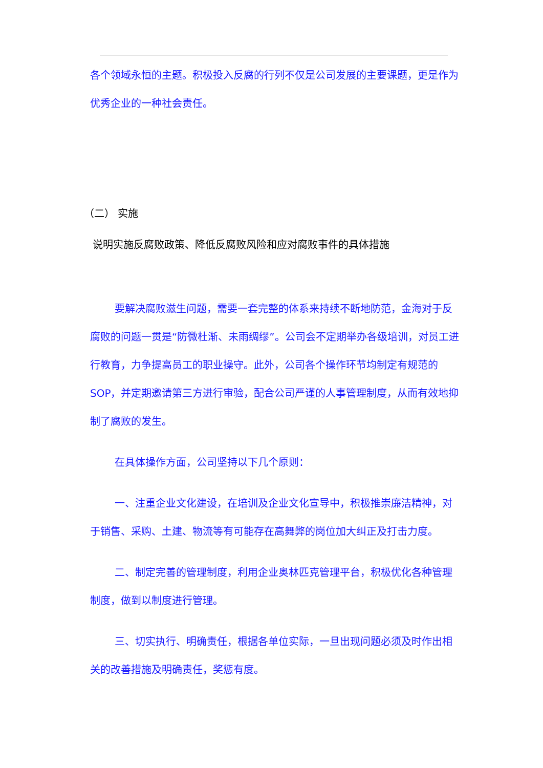各个领域永恒的主题。积极投入反腐的行列不仅是公司发展的主要课题，更是作为优秀企业的一种社会责任。
（二） 实施
说明实施反腐败政策、降低反腐败风险和应对腐败事件的具体措施
要解决腐败滋生问题，需要一套完整的体系来持续不断地防范，金海对于反腐败的问题一贯是“防微杜渐、未雨绸缪”。公司会不定期举办各级培训，对员工进行教育，力争提高员工的职业操守。此外，公司各个操作环节均制定有规范的 SOP，并定期邀请第三方进行审验，配合公司严谨的人事管理制度，从而有效地抑制了腐败的发生。
在具体操作方面，公司坚持以下几个原则：
一、注重企业文化建设，在培训及企业文化宣导中，积极推崇廉洁精神，对于销售、采购、土建、物流等有可能存在高舞弊的岗位加大纠正及打击力度。
二、制定完善的管理制度，利用企业奥林匹克管理平台，积极优化各种管理制度，做到以制度进行管理。
三、切实执行、明确责任，根据各单位实际，一旦出现问题必须及时作出相关的改善措施及明确责任，奖惩有度。